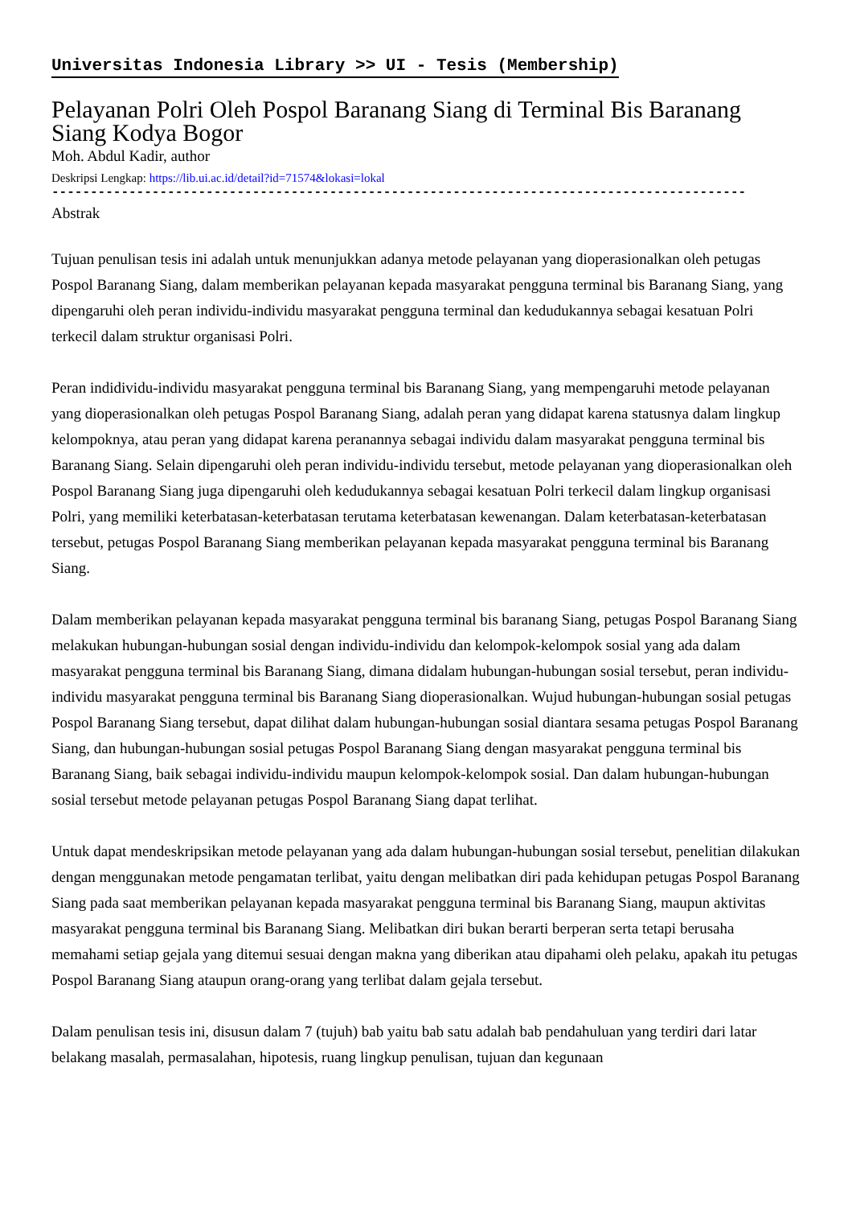Universitas Indonesia Library >> UI - Tesis (Membership)
Pelayanan Polri Oleh Pospol Baranang Siang di Terminal Bis Baranang Siang Kodya Bogor
Moh. Abdul Kadir, author
Deskripsi Lengkap: https://lib.ui.ac.id/detail?id=71574&lokasi=lokal
------------------------------------------------------------------------------------------
Abstrak
Tujuan penulisan tesis ini adalah untuk menunjukkan adanya metode pelayanan yang dioperasionalkan oleh petugas Pospol Baranang Siang, dalam memberikan pelayanan kepada masyarakat pengguna terminal bis Baranang Siang, yang dipengaruhi oleh peran individu-individu masyarakat pengguna terminal dan kedudukannya sebagai kesatuan Polri terkecil dalam struktur organisasi Polri.
Peran indidividu-individu masyarakat pengguna terminal bis Baranang Siang, yang mempengaruhi metode pelayanan yang dioperasionalkan oleh petugas Pospol Baranang Siang, adalah peran yang didapat karena statusnya dalam lingkup kelompoknya, atau peran yang didapat karena peranannya sebagai individu dalam masyarakat pengguna terminal bis Baranang Siang. Selain dipengaruhi oleh peran individu-individu tersebut, metode pelayanan yang dioperasionalkan oleh Pospol Baranang Siang juga dipengaruhi oleh kedudukannya sebagai kesatuan Polri terkecil dalam lingkup organisasi Polri, yang memiliki keterbatasan-keterbatasan terutama keterbatasan kewenangan. Dalam keterbatasan-keterbatasan tersebut, petugas Pospol Baranang Siang memberikan pelayanan kepada masyarakat pengguna terminal bis Baranang Siang.
Dalam memberikan pelayanan kepada masyarakat pengguna terminal bis baranang Siang, petugas Pospol Baranang Siang melakukan hubungan-hubungan sosial dengan individu-individu dan kelompok-kelompok sosial yang ada dalam masyarakat pengguna terminal bis Baranang Siang, dimana didalam hubungan-hubungan sosial tersebut, peran individu-individu masyarakat pengguna terminal bis Baranang Siang dioperasionalkan. Wujud hubungan-hubungan sosial petugas Pospol Baranang Siang tersebut, dapat dilihat dalam hubungan-hubungan sosial diantara sesama petugas Pospol Baranang Siang, dan hubungan-hubungan sosial petugas Pospol Baranang Siang dengan masyarakat pengguna terminal bis Baranang Siang, baik sebagai individu-individu maupun kelompok-kelompok sosial. Dan dalam hubungan-hubungan sosial tersebut metode pelayanan petugas Pospol Baranang Siang dapat terlihat.
Untuk dapat mendeskripsikan metode pelayanan yang ada dalam hubungan-hubungan sosial tersebut, penelitian dilakukan dengan menggunakan metode pengamatan terlibat, yaitu dengan melibatkan diri pada kehidupan petugas Pospol Baranang Siang pada saat memberikan pelayanan kepada masyarakat pengguna terminal bis Baranang Siang, maupun aktivitas masyarakat pengguna terminal bis Baranang Siang. Melibatkan diri bukan berarti berperan serta tetapi berusaha memahami setiap gejala yang ditemui sesuai dengan makna yang diberikan atau dipahami oleh pelaku, apakah itu petugas Pospol Baranang Siang ataupun orang-orang yang terlibat dalam gejala tersebut.
Dalam penulisan tesis ini, disusun dalam 7 (tujuh) bab yaitu bab satu adalah bab pendahuluan yang terdiri dari latar belakang masalah, permasalahan, hipotesis, ruang lingkup penulisan, tujuan dan kegunaan